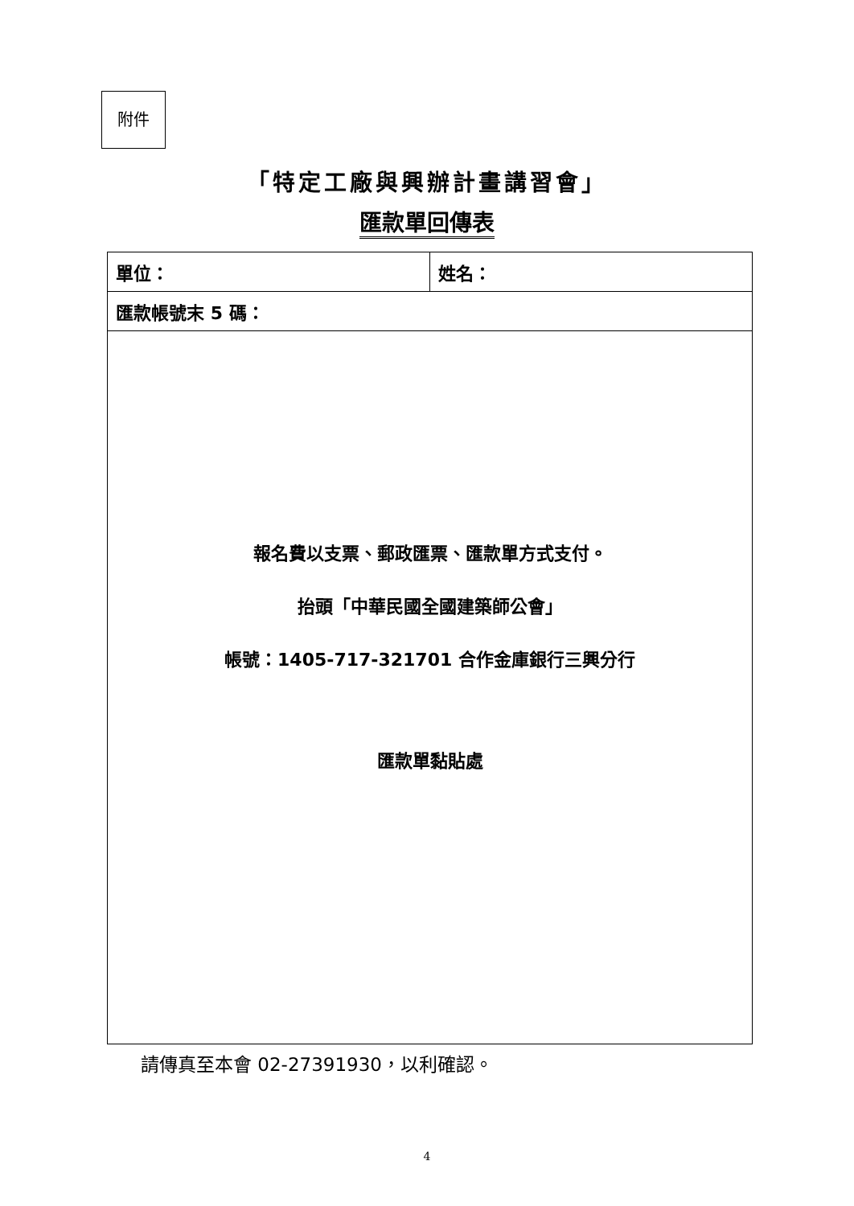附件
「特定工廠與興辦計畫講習會」
匯款單回傳表
| 單位： | 姓名： |
| 匯款帳號末 5 碼： | |
| 報名費以支票、郵政匯票、匯款單方式支付。 抬頭「中華民國全國建築師公會」 帳號：1405-717-321701 合作金庫銀行三興分行 匯款單黏貼處 | |
請傳真至本會 02-27391930，以利確認。
4